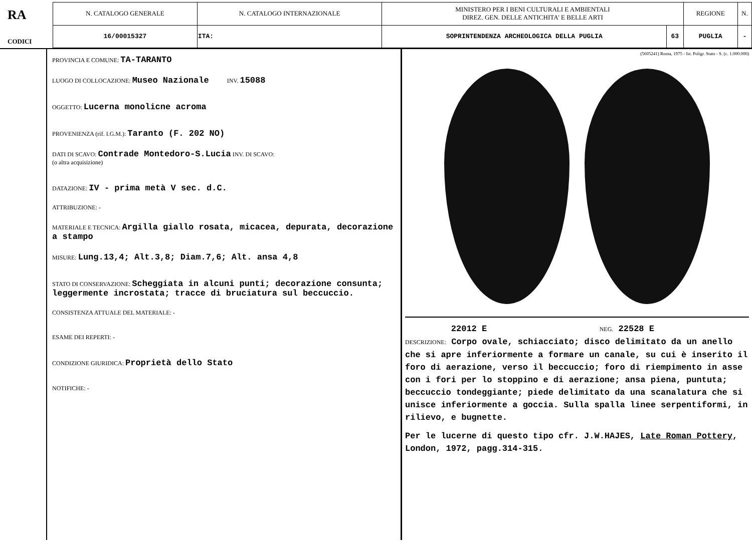RA
CODICI
| N. CATALOGO GENERALE | N. CATALOGO INTERNAZIONALE | MINISTERO PER I BENI CULTURALI E AMBIENTALI DIREZ. GEN. DELLE ANTICHITA' E BELLE ARTI | | REGIONE | N. |
| 16/00015327 | ITA: | SOPRINTENDENZA ARCHEOLOGICA DELLA PUGLIA | 63 | PUGLIA | - |
PROVINCIA E COMUNE: TA-TARANTO
LUOGO DI COLLOCAZIONE: Museo Nazionale INV. 15088
OGGETTO: Lucerna monolicne acroma
PROVENIENZA (rif. I.G.M.): Taranto (F. 202 NO)
DATI DI SCAVO: Contrade Montedoro-S.Lucia INV. DI SCAVO:
(o altra acquisizione)
DATAZIONE: IV - prima metà V sec. d.C.
ATTRIBUZIONE: -
MATERIALE E TECNICA: Argilla giallo rosata, micacea, depurata, decorazione a stampo
MISURE: Lung.13,4; Alt.3,8; Diam.7,6; Alt. ansa 4,8
STATO DI CONSERVAZIONE: Scheggiata in alcuni punti; decorazione consunta; leggermente incrostata; tracce di bruciatura sul beccuccio.
CONSISTENZA ATTUALE DEL MATERIALE: -
ESAME DEI REPERTI: -
CONDIZIONE GIURIDICA: Proprietà dello Stato
NOTIFICHE: -
(5605241) Roma, 1975 - Ist. Poligr. Stato - S. (c. 1.000.000)
22012 E NEG. 22528 E
DESCRIZIONE: Corpo ovale, schiacciato; disco delimitato da un anello che si apre inferiormente a formare un canale, su cui è inserito il foro di aerazione, verso il beccuccio; foro di riempimento in asse con i fori per lo stoppino e di aerazione; ansa piena, puntuta; beccuccio tondeggiante; piede delimitato da una scanalatura che si unisce inferiormente a goccia. Sulla spalla linee serpentiformi, in rilievo, e bugnette.
Per le lucerne di questo tipo cfr. J.W.HAJES, Late Roman Pottery, London, 1972, pagg.314-315.